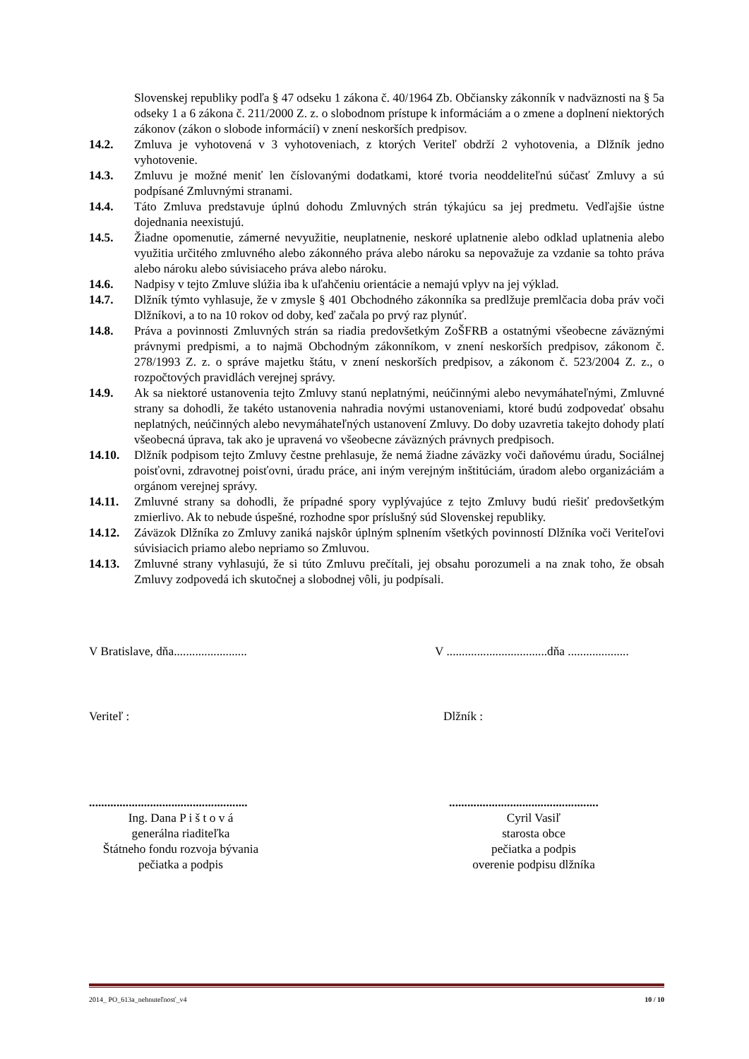Slovenskej republiky podľa § 47 odseku 1 zákona č. 40/1964 Zb. Občiansky zákonník v nadväznosti na § 5a odseky 1 a 6 zákona č. 211/2000 Z. z. o slobodnom prístupe k informáciám a o zmene a doplnení niektorých zákonov (zákon o slobode informácií) v znení neskorších predpisov.
14.2. Zmluva je vyhotovená v 3 vyhotoveniach, z ktorých Veriteľ obdrží 2 vyhotovenia, a Dlžník jedno vyhotovenie.
14.3. Zmluvu je možné meniť len číslovanými dodatkami, ktoré tvoria neoddeliteľnú súčasť Zmluvy a sú podpísané Zmluvnými stranami.
14.4. Táto Zmluva predstavuje úplnú dohodu Zmluvných strán týkajúcu sa jej predmetu. Vedľajšie ústne dojednania neexistujú.
14.5. Žiadne opomenutie, zámerné nevyužitie, neuplatnenie, neskoré uplatnenie alebo odklad uplatnenia alebo využitia určitého zmluvného alebo zákonného práva alebo nároku sa nepovažuje za vzdanie sa tohto práva alebo nároku alebo súvisiaceho práva alebo nároku.
14.6. Nadpisy v tejto Zmluve slúžia iba k uľahčeniu orientácie a nemajú vplyv na jej výklad.
14.7. Dlžník týmto vyhlasuje, že v zmysle § 401 Obchodného zákonníka sa predlžuje premlčacia doba práv voči Dlžníkovi, a to na 10 rokov od doby, keď začala po prvý raz plynúť.
14.8. Práva a povinnosti Zmluvných strán sa riadia predovšetkým ZoŠFRB a ostatnými všeobecne záväznými právnymi predpismi, a to najmä Obchodným zákonníkom, v znení neskorších predpisov, zákonom č. 278/1993 Z. z. o správe majetku štátu, v znení neskorších predpisov, a zákonom č. 523/2004 Z. z., o rozpočtových pravidlách verejnej správy.
14.9. Ak sa niektoré ustanovenia tejto Zmluvy stanú neplatnými, neúčinnými alebo nevymáhateľnými, Zmluvné strany sa dohodli, že takéto ustanovenia nahradia novými ustanoveniami, ktoré budú zodpovedať obsahu neplatných, neúčinných alebo nevymáhateľných ustanovení Zmluvy. Do doby uzavretia takejto dohody platí všeobecná úprava, tak ako je upravená vo všeobecne záväzných právnych predpisoch.
14.10. Dlžník podpisom tejto Zmluvy čestne prehlasuje, že nemá žiadne záväzky voči daňovému úradu, Sociálnej poisťovni, zdravotnej poisťovni, úradu práce, ani iným verejným inštitúciám, úradom alebo organizáciám a orgánom verejnej správy.
14.11. Zmluvné strany sa dohodli, že prípadné spory vyplývajúce z tejto Zmluvy budú riešiť predovšetkým zmierlivo. Ak to nebude úspešné, rozhodne spor príslušný súd Slovenskej republiky.
14.12. Záväzok Dlžníka zo Zmluvy zaniká najskôr úplným splnením všetkých povinností Dlžníka voči Veriteľovi súvisiacich priamo alebo nepriamo so Zmluvou.
14.13. Zmluvné strany vyhlasujú, že si túto Zmluvu prečítali, jej obsahu porozumeli a na znak toho, že obsah Zmluvy zodpovedá ich skutočnej a slobodnej vôli, ju podpísali.
V Bratislave, dňa........................ V .................................dňa ....................
Veriteľ : Dlžník :
....................................................
Ing. Dana P i š t o v á
generálna riaditeľka
Štátneho fondu rozvoja bývania
pečiatka a podpis
.................................................
Cyril Vasiľ
starosta obce
pečiatka a podpis
overenie podpisu dlžníka
2014_ PO_613a_nehnuteľnosť_v4 10 / 10